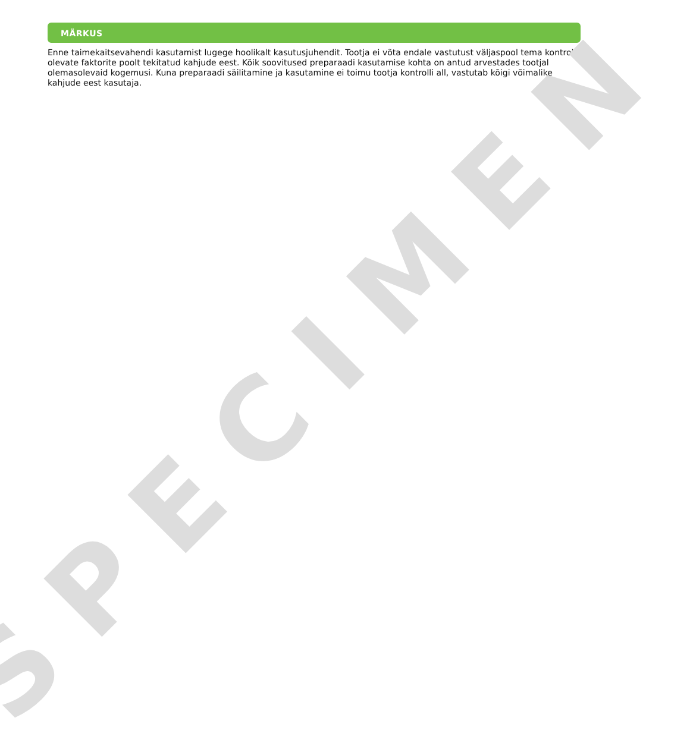MÄRKUS
Enne taimekaitsevahendi kasutamist lugege hoolikalt kasutusjuhendit. Tootja ei võta endale vastutust väljaspool tema kontrolli olevate faktorite poolt tekitatud kahjude eest. Kõik soovitused preparaadi kasutamise kohta on antud arvestades tootjal olemasolevaid kogemusi. Kuna preparaadi säilitamine ja kasutamine ei toimu tootja kontrolli all, vastutab kõigi võimalike kahjude eest kasutaja.
SPECIMEN